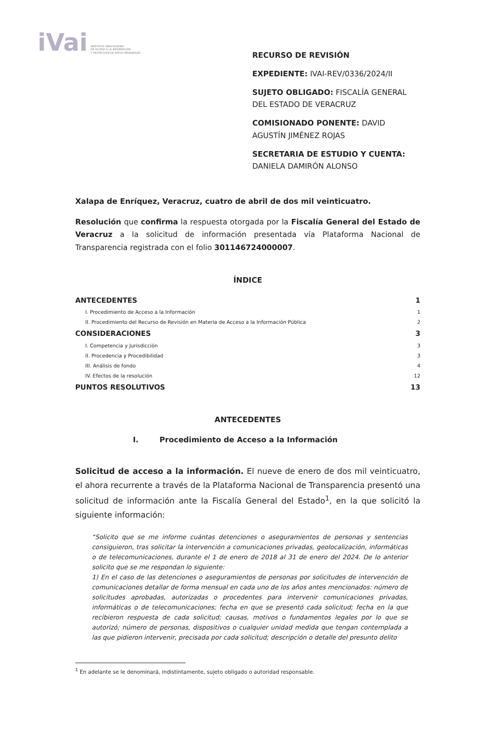iVai
INSTITUTO VERACRUZANO
DE ACCESO A LA INFORMACIÓN
Y PROTECCIÓN DE DATOS PERSONALES
RECURSO DE REVISIÓN
EXPEDIENTE: IVAI-REV/0336/2024/II
SUJETO OBLIGADO: FISCALÍA GENERAL DEL ESTADO DE VERACRUZ
COMISIONADO PONENTE: DAVID AGUSTÍN JIMÉNEZ ROJAS
SECRETARIA DE ESTUDIO Y CUENTA: DANIELA DAMIRÓN ALONSO
Xalapa de Enríquez, Veracruz, cuatro de abril de dos mil veinticuatro.
Resolución que confirma la respuesta otorgada por la Fiscalía General del Estado de Veracruz a la solicitud de información presentada vía Plataforma Nacional de Transparencia registrada con el folio 301146724000007.
ÍNDICE
ANTECEDENTES 1
I. Procedimiento de Acceso a la Información 1
II. Procedimiento del Recurso de Revisión en Materia de Acceso a la Información Pública 2
CONSIDERACIONES 3
I. Competencia y Jurisdicción 3
II. Procedencia y Procedibilidad 3
III. Análisis de fondo 4
IV. Efectos de la resolución 12
PUNTOS RESOLUTIVOS 13
ANTECEDENTES
I. Procedimiento de Acceso a la Información
Solicitud de acceso a la información. El nueve de enero de dos mil veinticuatro, el ahora recurrente a través de la Plataforma Nacional de Transparencia presentó una solicitud de información ante la Fiscalía General del Estado<sup>1</sup>, en la que solicitó la siguiente información:
“Solicito que se me informe cuántas detenciones o aseguramientos de personas y sentencias consiguieron, tras solicitar la intervención a comunicaciones privadas, geolocalización, informáticas o de telecomunicaciones, durante el 1 de enero de 2018 al 31 de enero del 2024. De lo anterior solicito que se me respondan lo siguiente:
1) En el caso de las detenciones o aseguramientos de personas por solicitudes de intervención de comunicaciones detallar de forma mensual en cada uno de los años antes mencionados: número de solicitudes aprobadas, autorizadas o procedentes para intervenir comunicaciones privadas, informáticas o de telecomunicaciones; fecha en que se presentó cada solicitud; fecha en la que recibieron respuesta de cada solicitud; causas, motivos o fundamentos legales por lo que se autorizó; número de personas, dispositivos o cualquier unidad medida que tengan contemplada a las que pidieron intervenir, precisada por cada solicitud; descripción o detalle del presunto delito
<sup>1</sup> En adelante se le denominará, indistintamente, sujeto obligado o autoridad responsable.